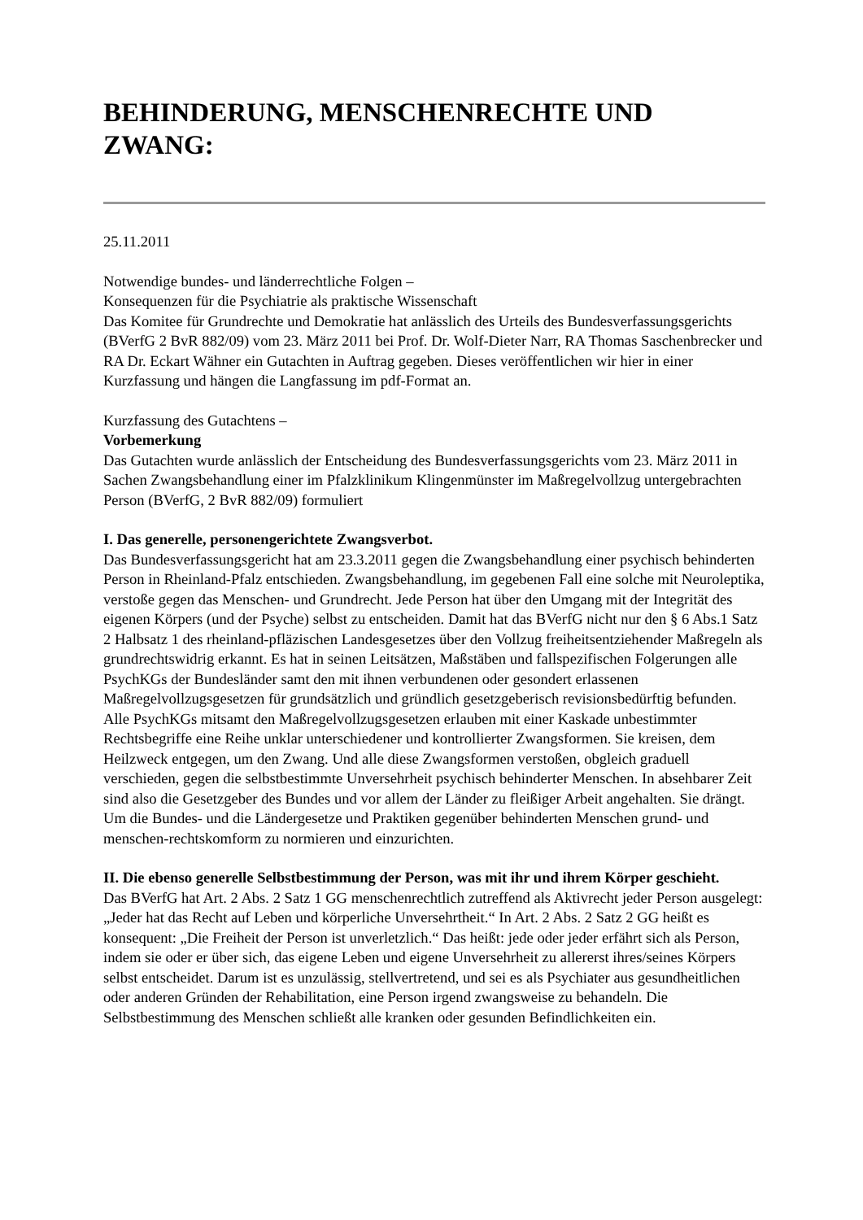BEHINDERUNG, MENSCHENRECHTE UND ZWANG:
25.11.2011
Notwendige bundes- und länderrechtliche Folgen –
Konsequenzen für die Psychiatrie als praktische Wissenschaft
Das Komitee für Grundrechte und Demokratie hat anlässlich des Urteils des Bundesverfassungsgerichts (BVerfG 2 BvR 882/09) vom 23. März 2011 bei Prof. Dr. Wolf-Dieter Narr, RA Thomas Saschenbrecker und RA Dr. Eckart Wähner ein Gutachten in Auftrag gegeben. Dieses veröffentlichen wir hier in einer Kurzfassung und hängen die Langfassung im pdf-Format an.
Kurzfassung des Gutachtens –
Vorbemerkung
Das Gutachten wurde anlässlich der Entscheidung des Bundesverfassungsgerichts vom 23. März 2011 in Sachen Zwangsbehandlung einer im Pfalzklinikum Klingenmünster im Maßregelvollzug untergebrachten Person (BVerfG, 2 BvR 882/09) formuliert
I. Das generelle, personengerichtete Zwangsverbot.
Das Bundesverfassungsgericht hat am 23.3.2011 gegen die Zwangsbehandlung einer psychisch behinderten Person in Rheinland-Pfalz entschieden. Zwangsbehandlung, im gegebenen Fall eine solche mit Neuroleptika, verstoße gegen das Menschen- und Grundrecht. Jede Person hat über den Umgang mit der Integrität des eigenen Körpers (und der Psyche) selbst zu entscheiden. Damit hat das BVerfG nicht nur den § 6 Abs.1 Satz 2 Halbsatz 1 des rheinland-pfläzischen Landesgesetzes über den Vollzug freiheitsentziehender Maßregeln als grundrechtswidrig erkannt. Es hat in seinen Leitsätzen, Maßstäben und fallspezifischen Folgerungen alle PsychKGs der Bundesländer samt den mit ihnen verbundenen oder gesondert erlassenen Maßregelvollzugsgesetzen für grundsätzlich und gründlich gesetzgeberisch revisionsbedürftig befunden. Alle PsychKGs mitsamt den Maßregelvollzugsgesetzen erlauben mit einer Kaskade unbestimmter Rechtsbegriffe eine Reihe unklar unterschiedener und kontrollierter Zwangsformen. Sie kreisen, dem Heilzweck entgegen, um den Zwang. Und alle diese Zwangsformen verstoßen, obgleich graduell verschieden, gegen die selbstbestimmte Unversehrheit psychisch behinderter Menschen. In absehbarer Zeit sind also die Gesetzgeber des Bundes und vor allem der Länder zu fleißiger Arbeit angehalten. Sie drängt. Um die Bundes- und die Ländergesetze und Praktiken gegenüber behinderten Menschen grund- und menschen-rechtskomform zu normieren und einzurichten.
II. Die ebenso generelle Selbstbestimmung der Person, was mit ihr und ihrem Körper geschieht.
Das BVerfG hat Art. 2 Abs. 2 Satz 1 GG menschenrechtlich zutreffend als Aktivrecht jeder Person ausgelegt: „Jeder hat das Recht auf Leben und körperliche Unversehrtheit.“ In Art. 2 Abs. 2 Satz 2 GG heißt es konsequent: „Die Freiheit der Person ist unverletzlich.“ Das heißt: jede oder jeder erfährt sich als Person, indem sie oder er über sich, das eigene Leben und eigene Unversehrheit zu allererst ihres/seines Körpers selbst entscheidet. Darum ist es unzulässig, stellvertretend, und sei es als Psychiater aus gesundheitlichen oder anderen Gründen der Rehabilitation, eine Person irgend zwangsweise zu behandeln. Die Selbstbestimmung des Menschen schließt alle kranken oder gesunden Befindlichkeiten ein.